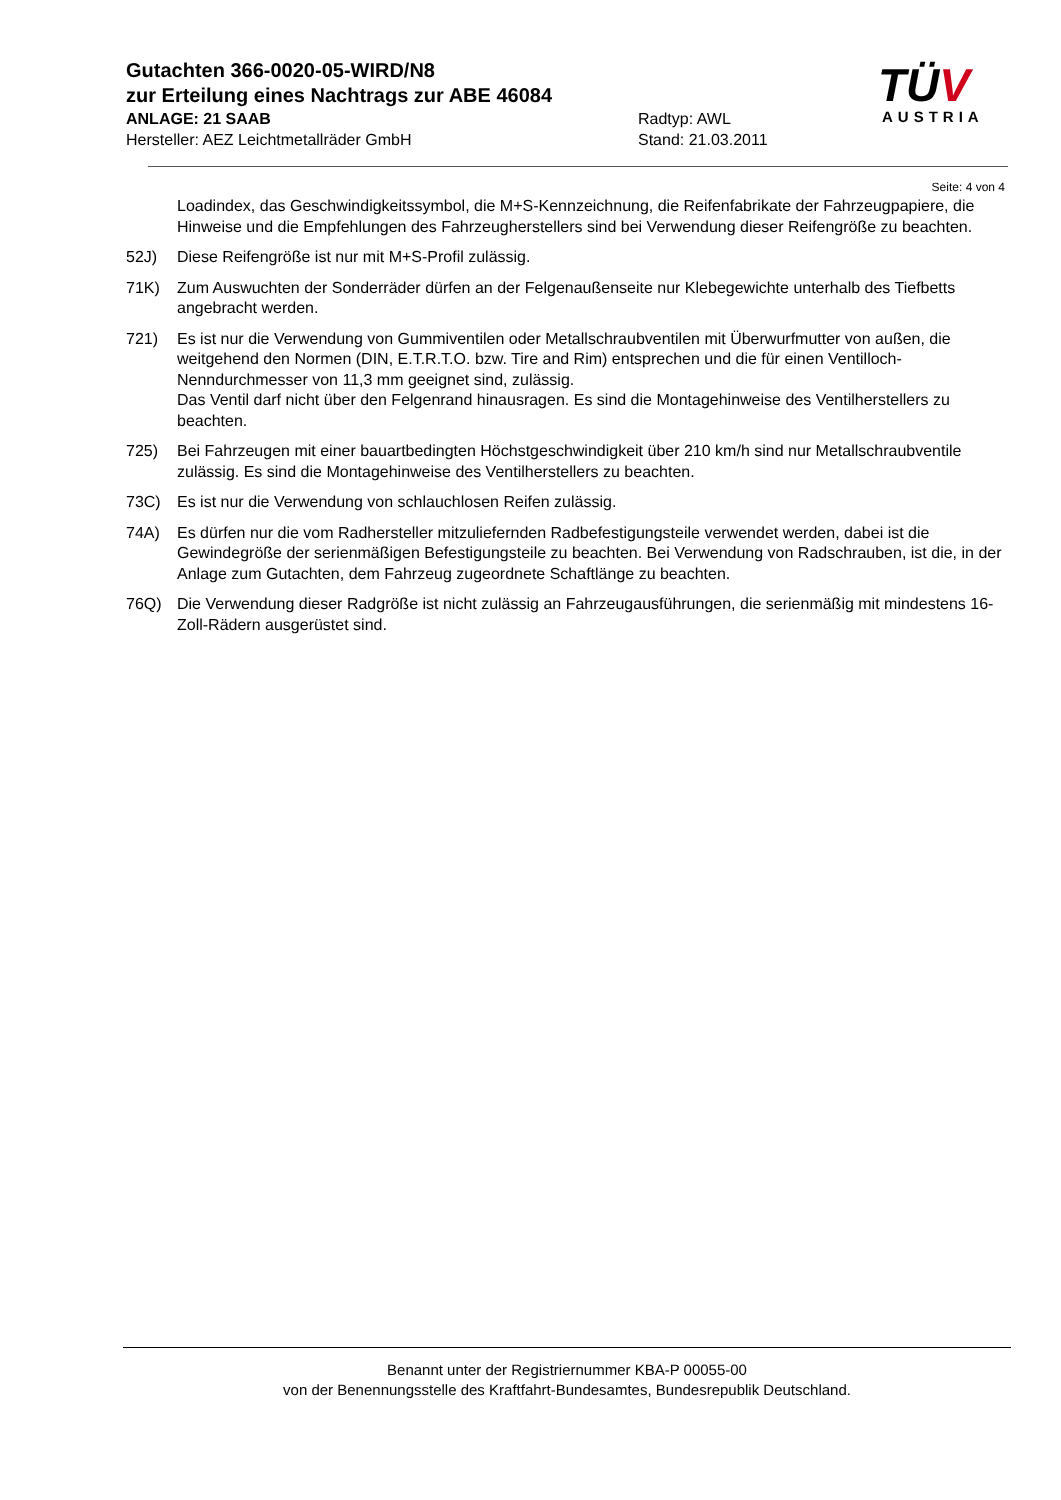Gutachten 366-0020-05-WIRD/N8
zur Erteilung eines Nachtrags zur ABE 46084
ANLAGE: 21 SAAB Radtyp: AWL
Hersteller: AEZ Leichtmetallräder GmbH Stand: 21.03.2011
TÜV
AUSTRIA
Seite: 4 von 4
Loadindex, das Geschwindigkeitssymbol, die M+S-Kennzeichnung, die Reifenfabrikate der Fahrzeugpapiere, die Hinweise und die Empfehlungen des Fahrzeugherstellers sind bei Verwendung dieser Reifengröße zu beachten.
52J) Diese Reifengröße ist nur mit M+S-Profil zulässig.
71K) Zum Auswuchten der Sonderräder dürfen an der Felgenaußenseite nur Klebegewichte unterhalb des Tiefbetts angebracht werden.
721) Es ist nur die Verwendung von Gummiventilen oder Metallschraubventilen mit Überwurfmutter von außen, die weitgehend den Normen (DIN, E.T.R.T.O. bzw. Tire and Rim) entsprechen und die für einen Ventilloch-Nenndurchmesser von 11,3 mm geeignet sind, zulässig.
Das Ventil darf nicht über den Felgenrand hinausragen. Es sind die Montagehinweise des Ventilherstellers zu beachten.
725) Bei Fahrzeugen mit einer bauartbedingten Höchstgeschwindigkeit über 210 km/h sind nur Metallschraubventile zulässig. Es sind die Montagehinweise des Ventilherstellers zu beachten.
73C) Es ist nur die Verwendung von schlauchlosen Reifen zulässig.
74A) Es dürfen nur die vom Radhersteller mitzuliefernden Radbefestigungsteile verwendet werden, dabei ist die Gewindegröße der serienmäßigen Befestigungsteile zu beachten. Bei Verwendung von Radschrauben, ist die, in der Anlage zum Gutachten, dem Fahrzeug zugeordnete Schaftlänge zu beachten.
76Q) Die Verwendung dieser Radgröße ist nicht zulässig an Fahrzeugausführungen, die serienmäßig mit mindestens 16-Zoll-Rädern ausgerüstet sind.
Benannt unter der Registriernummer KBA-P 00055-00
von der Benennungsstelle des Kraftfahrt-Bundesamtes, Bundesrepublik Deutschland.